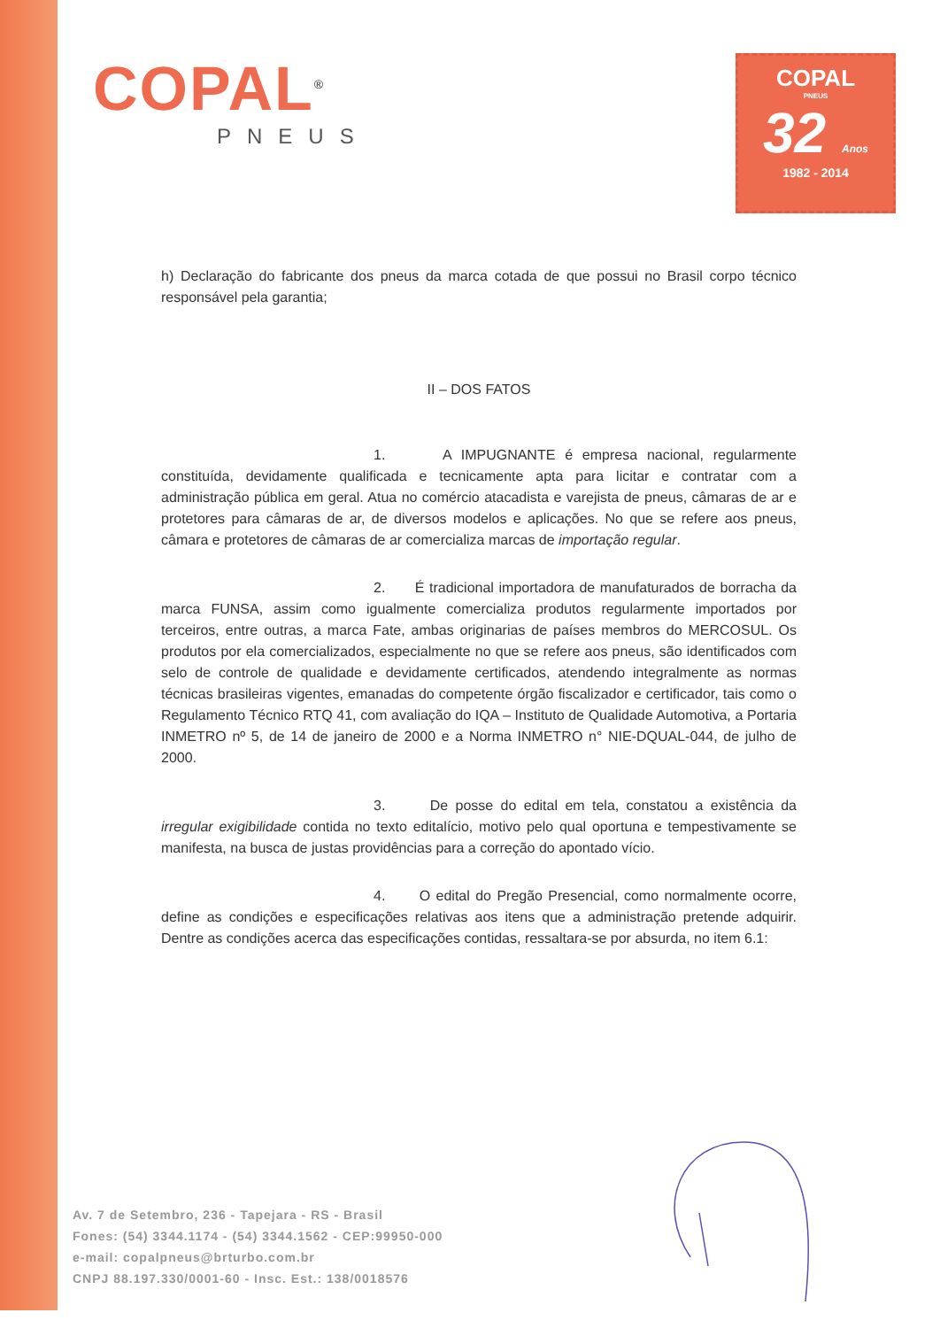COPAL<sup>®</sup>
PNEUS
COPAL
PNEUS
32 Anos
1982 - 2014
h) Declaração do fabricante dos pneus da marca cotada de que possui no Brasil corpo técnico responsável pela garantia;
II – DOS FATOS
1. A IMPUGNANTE é empresa nacional, regularmente constituída, devidamente qualificada e tecnicamente apta para licitar e contratar com a administração pública em geral. Atua no comércio atacadista e varejista de pneus, câmaras de ar e protetores para câmaras de ar, de diversos modelos e aplicações. No que se refere aos pneus, câmara e protetores de câmaras de ar comercializa marcas de importação regular.
2. É tradicional importadora de manufaturados de borracha da marca FUNSA, assim como igualmente comercializa produtos regularmente importados por terceiros, entre outras, a marca Fate, ambas originarias de países membros do MERCOSUL. Os produtos por ela comercializados, especialmente no que se refere aos pneus, são identificados com selo de controle de qualidade e devidamente certificados, atendendo integralmente as normas técnicas brasileiras vigentes, emanadas do competente órgão fiscalizador e certificador, tais como o Regulamento Técnico RTQ 41, com avaliação do IQA – Instituto de Qualidade Automotiva, a Portaria INMETRO nº 5, de 14 de janeiro de 2000 e a Norma INMETRO n° NIE-DQUAL-044, de julho de 2000.
3. De posse do edital em tela, constatou a existência da irregular exigibilidade contida no texto editalício, motivo pelo qual oportuna e tempestivamente se manifesta, na busca de justas providências para a correção do apontado vício.
4. O edital do Pregão Presencial, como normalmente ocorre, define as condições e especificações relativas aos itens que a administração pretende adquirir. Dentre as condições acerca das especificações contidas, ressaltara-se por absurda, no item 6.1:
Av. 7 de Setembro, 236 - Tapejara - RS - Brasil
Fones: (54) 3344.1174 - (54) 3344.1562 - CEP:99950-000
e-mail: copalpneus@brturbo.com.br
CNPJ 88.197.330/0001-60 - Insc. Est.: 138/0018576